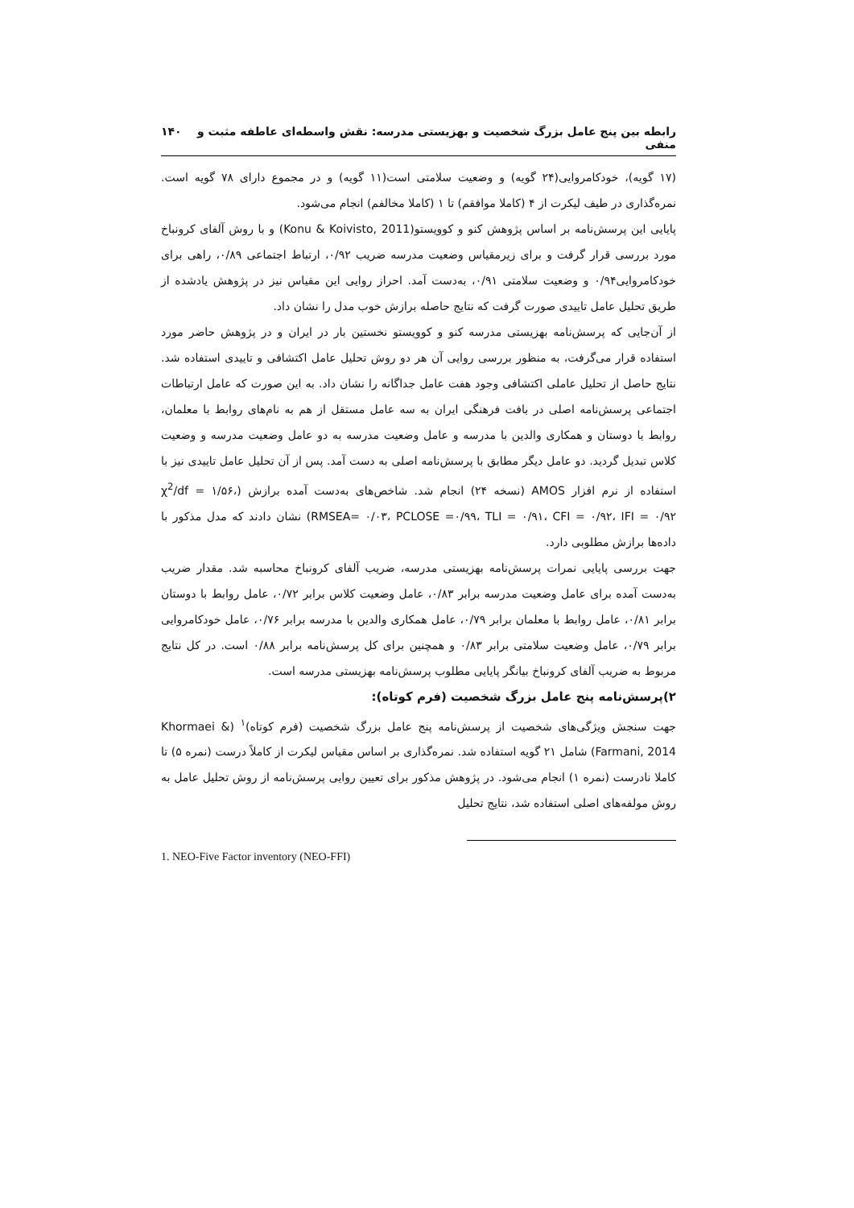رابطه بین پنج عامل بزرگ شخصیت و بهزیستی مدرسه: نقش واسطه‌ای عاطفه مثبت و منفی ۱۴۰
(۱۷ گویه)، خودکامروایی(۲۴ گویه) و وضعیت سلامتی است(۱۱ گویه) و در مجموع دارای ۷۸ گویه است. نمره‌گذاری در طیف لیکرت از ۴ (کاملا موافقم) تا ۱ (کاملا مخالفم) انجام می‌شود.
پایایی این پرسش‌نامه بر اساس پژوهش کنو و کوویستو(Konu & Koivisto, 2011) و با روش آلفای کرونباخ مورد بررسی قرار گرفت و برای زیرمقیاس وضعیت مدرسه ضریب ۰/۹۲، ارتباط اجتماعی ۰/۸۹، راهی برای خودکامروایی۰/۹۴ و وضعیت سلامتی ۰/۹۱، به‌دست آمد. احراز روایی این مقیاس نیز در پژوهش یادشده از طریق تحلیل عامل تاییدی صورت گرفت که نتایج حاصله برازش خوب مدل را نشان داد.
از آن‌جایی که پرسش‌نامه بهزیستی مدرسه کنو و کوویستو نخستین بار در ایران و در پژوهش حاضر مورد استفاده قرار می‌گرفت، به منظور بررسی روایی آن هر دو روش تحلیل عامل اکتشافی و تاییدی استفاده شد. نتایج حاصل از تحلیل عاملی اکتشافی وجود هفت عامل جداگانه را نشان داد. به این صورت که عامل ارتباطات اجتماعی پرسش‌نامه اصلی در بافت فرهنگی ایران به سه عامل مستقل از هم به نام‌های روابط با معلمان، روابط با دوستان و همکاری والدین با مدرسه و عامل وضعیت مدرسه به دو عامل وضعیت مدرسه و وضعیت کلاس تبدیل گردید. دو عامل دیگر مطابق با پرسش‌نامه اصلی به دست آمد. پس از آن تحلیل عامل تاییدی نیز با استفاده از نرم افزار AMOS (نسخه ۲۴) انجام شد. شاخص‌های به‌دست آمده برازش (χ<sup>2</sup>/df = ۱/۵۶، RMSEA= ۰/۰۳، PCLOSE =۰/۹۹، TLI = ۰/۹۱، CFI = ۰/۹۲، IFI = ۰/۹۲) نشان دادند که مدل مذکور با داده‌ها برازش مطلوبی دارد.
جهت بررسی پایایی نمرات پرسش‌نامه بهزیستی مدرسه، ضریب آلفای کرونباخ محاسبه شد. مقدار ضریب به‌دست آمده برای عامل وضعیت مدرسه برابر ۰/۸۳، عامل وضعیت کلاس برابر ۰/۷۲، عامل روابط با دوستان برابر ۰/۸۱، عامل روابط با معلمان برابر ۰/۷۹، عامل همکاری والدین با مدرسه برابر ۰/۷۶، عامل خودکامروایی برابر ۰/۷۹، عامل وضعیت سلامتی برابر ۰/۸۳ و همچنین برای کل پرسش‌نامه برابر ۰/۸۸ است. در کل نتایج مربوط به ضریب آلفای کرونباخ بیانگر پایایی مطلوب پرسش‌نامه بهزیستی مدرسه است.
۲)پرسش‌نامه پنج عامل بزرگ شخصیت (فرم کوتاه):
جهت سنجش ویژگی‌های شخصیت از پرسش‌نامه پنج عامل بزرگ شخصیت (فرم کوتاه)<sup>۱</sup> (Khormaei & Farmani, 2014) شامل ۲۱ گویه استفاده شد. نمره‌گذاری بر اساس مقیاس لیکرت از کاملاً درست (نمره ۵) تا کاملا نادرست (نمره ۱) انجام می‌شود. در پژوهش مذکور برای تعیین روایی پرسش‌نامه از روش تحلیل عامل به روش مولفه‌های اصلی استفاده شد، نتایج تحلیل
1. NEO-Five Factor inventory (NEO-FFI)